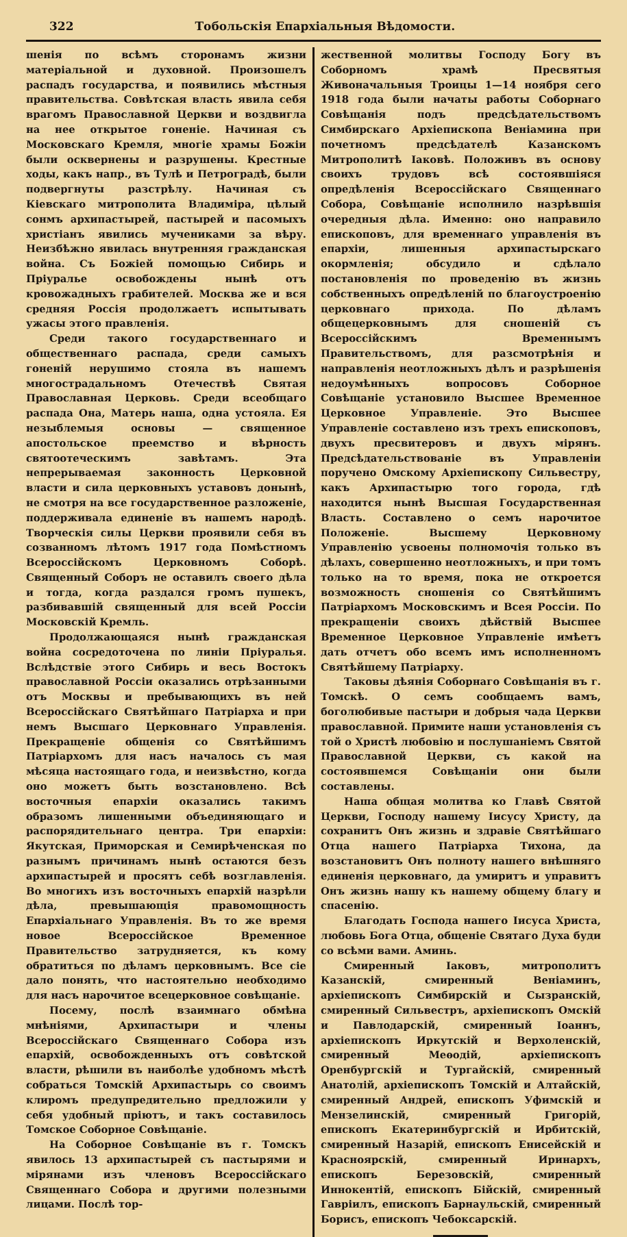322 Тобольскія Епархіальныя Вѣдомости.
шенія по всѣмъ сторонамъ жизни матеріальной и духовной. Произошелъ распадъ государства, и появились мѣстныя правительства. Совѣтская власть явила себя врагомъ Православной Церкви и воздвигла на нее открытое гоненіе. Начиная съ Московскаго Кремля, многіе храмы Божіи были осквернены и разрушены. Крестные ходы, какъ напр., въ Тулѣ и Петроградѣ, были подвергнуты разстрѣлу. Начиная съ Кіевскаго митрополита Владиміра, цѣлый сонмъ архипастырей, пастырей и пасомыхъ христіанъ явились мучениками за вѣру. Неизбѣжно явилась внутренняя гражданская война. Съ Божіей помощью Сибирь и Пріуралье освобождены нынѣ отъ кровожадныхъ грабителей. Москва же и вся средняя Россія продолжаетъ испытывать ужасы этого правленія.
Среди такого государственнаго и общественнаго распада, среди самыхъ гоненій нерушимо стояла въ нашемъ многострадальномъ Отечествѣ Святая Православная Церковь. Среди всеобщаго распада Она, Матерь наша, одна устояла. Ея незыблемыя основы — священное апостольское преемство и вѣрность святоотеческимъ завѣтамъ. Эта непрерываемая законность Церковной власти и сила церковныхъ уставовъ донынѣ, не смотря на все государственное разложеніе, поддерживала единеніе въ нашемъ народѣ. Творческія силы Церкви проявили себя въ созванномъ лѣтомъ 1917 года Помѣстномъ Всероссійскомъ Церковномъ Соборѣ. Священный Соборъ не оставилъ своего дѣла и тогда, когда раздался громъ пушекъ, разбивавшій священный для всей Россіи Московскій Кремль.
Продолжающаяся нынѣ гражданская война сосредоточена по линіи Пріуралья. Вслѣдствіе этого Сибирь и весь Востокъ православной Россіи оказались отрѣзанными отъ Москвы и пребывающихъ въ ней Всероссійскаго Святѣйшаго Патріарха и при немъ Высшаго Церковнаго Управленія. Прекращеніе общенія со Святѣйшимъ Патріархомъ для насъ началось съ мая мѣсяца настоящаго года, и неизвѣстно, когда оно можетъ быть возстановлено. Всѣ восточныя епархіи оказались такимъ образомъ лишенными объединяющаго и распорядительнаго центра. Три епархіи: Якутская, Приморская и Семирѣченская по разнымъ причинамъ нынѣ остаются безъ архипастырей и просятъ себѣ возглавленія. Во многихъ изъ восточныхъ епархій назрѣли дѣла, превышающія правомощность Епархіальнаго Управленія. Въ то же время новое Всероссійское Временное Правительство затрудняется, къ кому обратиться по дѣламъ церковнымъ. Все сіе дало понять, что настоятельно необходимо для насъ нарочитое всецерковное совѣщаніе.
Посему, послѣ взаимнаго обмѣна мнѣніями, Архипастыри и члены Всероссійскаго Священнаго Собора изъ епархій, освобожденныхъ отъ совѣтской власти, рѣшили въ наиболѣе удобномъ мѣстѣ собраться Томскій Архипастырь со своимъ клиромъ предупредительно предложили у себя удобный пріютъ, и такъ составилось Томское Соборное Совѣщаніе.
На Соборное Совѣщаніе въ г. Томскъ явилось 13 архипастырей съ пастырями и мірянами изъ членовъ Всероссійскаго Священнаго Собора и другими полезными лицами. Послѣ тор-
жественной молитвы Господу Богу въ Соборномъ храмѣ Пресвятыя Живоначальныя Троицы 1—14 ноября сего 1918 года были начаты работы Соборнаго Совѣщанія подъ предсѣдательствомъ Симбирскаго Архіепископа Веніамина при почетномъ предсѣдателѣ Казанскомъ Митрополитѣ Іаковѣ. Положивъ въ основу своихъ трудовъ всѣ состоявшіяся опредѣленія Всероссійскаго Священнаго Собора, Совѣщаніе исполнило назрѣвшія очередныя дѣла. Именно: оно направило епископовъ, для временнаго управленія въ епархіи, лишенныя архипастырскаго окормленія; обсудило и сдѣлало постановленія по проведенію въ жизнь собственныхъ опредѣленій по благоустроенію церковнаго прихода. По дѣламъ общецерковнымъ для сношеній съ Всероссійскимъ Временнымъ Правительствомъ, для разсмотрѣнія и направленія неотложныхъ дѣлъ и разрѣшенія недоумѣнныхъ вопросовъ Соборное Совѣщаніе установило Высшее Временное Церковное Управленіе. Это Высшее Управленіе составлено изъ трехъ епископовъ, двухъ пресвитеровъ и двухъ мірянъ. Предсѣдательствованіе въ Управленіи поручено Омскому Архіепископу Сильвестру, какъ Архипастырю того города, гдѣ находится нынѣ Высшая Государственная Власть. Составлено о семъ нарочитое Положеніе. Высшему Церковному Управленію усвоены полномочія только въ дѣлахъ, совершенно неотложныхъ, и при томъ только на то время, пока не откроется возможность сношенія со Святѣйшимъ Патріархомъ Московскимъ и Всея Россіи. По прекращеніи своихъ дѣйствій Высшее Временное Церковное Управленіе имѣетъ дать отчетъ обо всемъ имъ исполненномъ Святѣйшему Патріарху.
Таковы дѣянія Соборнаго Совѣщанія въ г. Томскѣ. О семъ сообщаемъ вамъ, боголюбивые пастыри и добрыя чада Церкви православной. Примите наши установленія съ той о Христѣ любовію и послушаніемъ Святой Православной Церкви, съ какой на состоявшемся Совѣщаніи они были составлены.
Наша общая молитва ко Главѣ Святой Церкви, Господу нашему Іисусу Христу, да сохранитъ Онъ жизнь и здравіе Святѣйшаго Отца нашего Патріарха Тихона, да возстановитъ Онъ полноту нашего внѣшняго единенія церковнаго, да умиритъ и управитъ Онъ жизнь нашу къ нашему общему благу и спасенію.
Благодать Господа нашего Іисуса Христа, любовь Бога Отца, общеніе Святаго Духа буди со всѣми вами. Аминь.
Смиренный Іаковъ, митрополитъ Казанскій, смиренный Веніаминъ, архіепископъ Симбирскій и Сызранскій, смиренный Сильвестръ, архіепископъ Омскій и Павлодарскій, смиренный Іоаннъ, архіепископъ Иркутскій и Верхоленскій, смиренный Меѳодій, архіепископъ Оренбургскій и Тургайскій, смиренный Анатолій, архіепископъ Томскій и Алтайскій, смиренный Андрей, епископъ Уфимскій и Мензелинскій, смиренный Григорій, епископъ Екатеринбургскій и Ирбитскій, смиренный Назарій, епископъ Енисейскій и Красноярскій, смиренный Иринархъ, епископъ Березовскій, смиренный Иннокентій, епископъ Бійскій, смиренный Гавріилъ, епископъ Барнаульскій, смиренный Борисъ, епископъ Чебоксарскій.